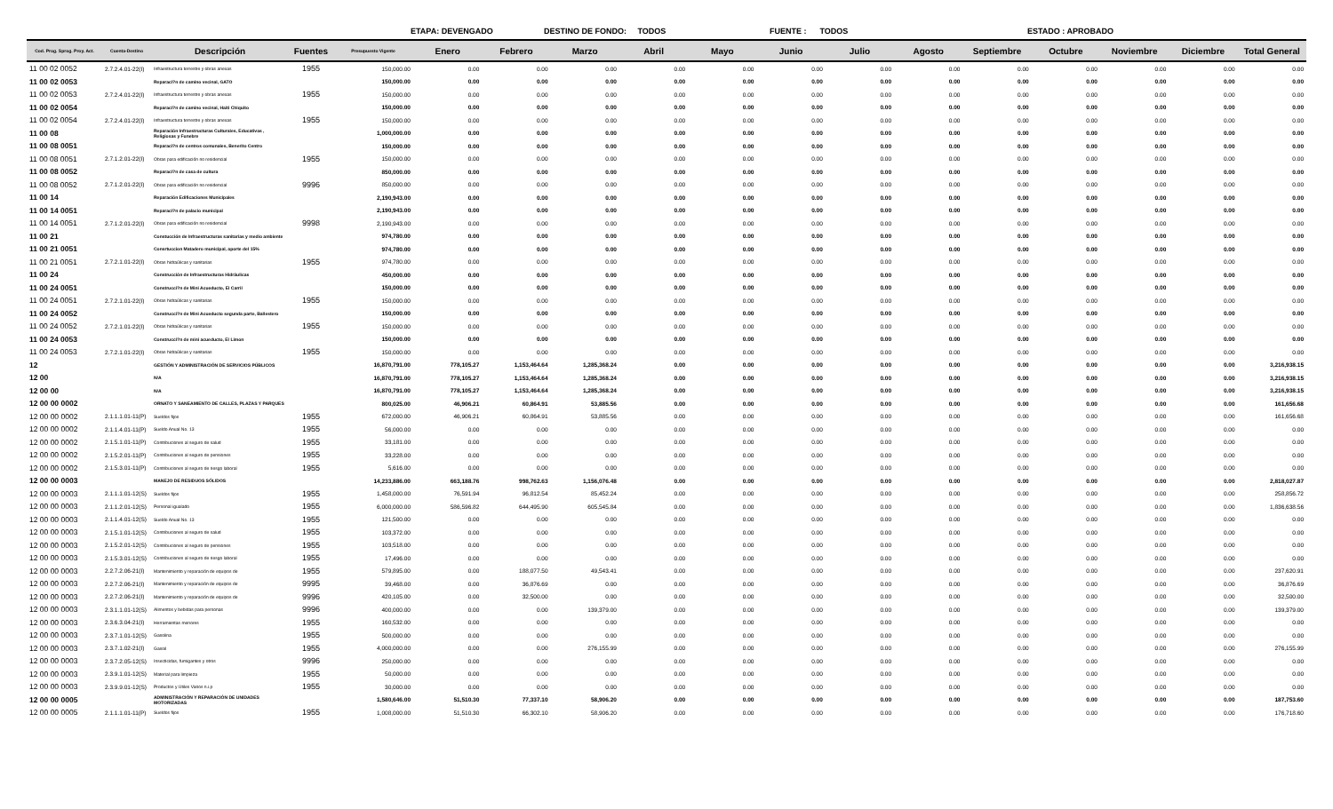ETAPA: DEVENGADO DESTINO DE FONDO: TODOS FUENTE : TODOS ESTADO : APROBADO
| Cod. Prog. Sprog. Proy. Act. | Cuenta-Destino | Descripción | Fuentes | Presupuesto Vigente | Enero | Febrero | Marzo | Abril | Mayo | Junio | Julio | Agosto | Septiembre | Octubre | Noviembre | Diciembre | Total General |
| --- | --- | --- | --- | --- | --- | --- | --- | --- | --- | --- | --- | --- | --- | --- | --- | --- | --- |
| 11 00 02 0052 | 2.7.2.4.01-22(I) | Infraestructura terrestre y obras anexas | 1955 | 150,000.00 | 0.00 | 0.00 | 0.00 | 0.00 | 0.00 | 0.00 | 0.00 | 0.00 | 0.00 | 0.00 | 0.00 | 0.00 | 0.00 |
| 11 00 02 0053 | | Reparaci?n de camino vecinal, GATO | | 150,000.00 | 0.00 | 0.00 | 0.00 | 0.00 | 0.00 | 0.00 | 0.00 | 0.00 | 0.00 | 0.00 | 0.00 | 0.00 | 0.00 |
| 11 00 02 0053 | 2.7.2.4.01-22(I) | Infraestructura terrestre y obras anexas | 1955 | 150,000.00 | 0.00 | 0.00 | 0.00 | 0.00 | 0.00 | 0.00 | 0.00 | 0.00 | 0.00 | 0.00 | 0.00 | 0.00 | 0.00 |
| 11 00 02 0054 | | Reparaci?n de camino vecinal, Haiti Chiquito | | 150,000.00 | 0.00 | 0.00 | 0.00 | 0.00 | 0.00 | 0.00 | 0.00 | 0.00 | 0.00 | 0.00 | 0.00 | 0.00 | 0.00 |
| 11 00 02 0054 | 2.7.2.4.01-22(I) | Infraestructura terrestre y obras anexas | 1955 | 150,000.00 | 0.00 | 0.00 | 0.00 | 0.00 | 0.00 | 0.00 | 0.00 | 0.00 | 0.00 | 0.00 | 0.00 | 0.00 | 0.00 |
| 11 00 08 | | Reparación Infraestructuras Culturales, Educativas , Religiosas y Funebre | | 1,000,000.00 | 0.00 | 0.00 | 0.00 | 0.00 | 0.00 | 0.00 | 0.00 | 0.00 | 0.00 | 0.00 | 0.00 | 0.00 | 0.00 |
| 11 00 08 0051 | | Reparaci?n de centros comunales, Benerito Centro | | 150,000.00 | 0.00 | 0.00 | 0.00 | 0.00 | 0.00 | 0.00 | 0.00 | 0.00 | 0.00 | 0.00 | 0.00 | 0.00 | 0.00 |
| 11 00 08 0051 | 2.7.1.2.01-22(I) | Obras para edificación no residencial | 1955 | 150,000.00 | 0.00 | 0.00 | 0.00 | 0.00 | 0.00 | 0.00 | 0.00 | 0.00 | 0.00 | 0.00 | 0.00 | 0.00 | 0.00 |
| 11 00 08 0052 | | Reparaci?n de casa de cultura | | 850,000.00 | 0.00 | 0.00 | 0.00 | 0.00 | 0.00 | 0.00 | 0.00 | 0.00 | 0.00 | 0.00 | 0.00 | 0.00 | 0.00 |
| 11 00 08 0052 | 2.7.1.2.01-22(I) | Obras para edificación no residencial | 9996 | 850,000.00 | 0.00 | 0.00 | 0.00 | 0.00 | 0.00 | 0.00 | 0.00 | 0.00 | 0.00 | 0.00 | 0.00 | 0.00 | 0.00 |
| 11 00 14 | | Reparación Edificaciones Municipales | | 2,190,943.00 | 0.00 | 0.00 | 0.00 | 0.00 | 0.00 | 0.00 | 0.00 | 0.00 | 0.00 | 0.00 | 0.00 | 0.00 | 0.00 |
| 11 00 14 0051 | | Reparaci?n de palacio municipal | | 2,190,943.00 | 0.00 | 0.00 | 0.00 | 0.00 | 0.00 | 0.00 | 0.00 | 0.00 | 0.00 | 0.00 | 0.00 | 0.00 | 0.00 |
| 11 00 14 0051 | 2.7.1.2.01-22(I) | Obras para edificación no residencial | 9998 | 2,190,943.00 | 0.00 | 0.00 | 0.00 | 0.00 | 0.00 | 0.00 | 0.00 | 0.00 | 0.00 | 0.00 | 0.00 | 0.00 | 0.00 |
| 11 00 21 | | Constucción de Infraestructuras sanitarias y medio ambiente | | 974,780.00 | 0.00 | 0.00 | 0.00 | 0.00 | 0.00 | 0.00 | 0.00 | 0.00 | 0.00 | 0.00 | 0.00 | 0.00 | 0.00 |
| 11 00 21 0051 | | Consrtuccion Matadero municipal, aporte del 15% | | 974,780.00 | 0.00 | 0.00 | 0.00 | 0.00 | 0.00 | 0.00 | 0.00 | 0.00 | 0.00 | 0.00 | 0.00 | 0.00 | 0.00 |
| 11 00 21 0051 | 2.7.2.1.01-22(I) | Obras hidraúlicas y sanitarias | 1955 | 974,780.00 | 0.00 | 0.00 | 0.00 | 0.00 | 0.00 | 0.00 | 0.00 | 0.00 | 0.00 | 0.00 | 0.00 | 0.00 | 0.00 |
| 11 00 24 | | Construcción de Infraestructuras Hidráulicas | | 450,000.00 | 0.00 | 0.00 | 0.00 | 0.00 | 0.00 | 0.00 | 0.00 | 0.00 | 0.00 | 0.00 | 0.00 | 0.00 | 0.00 |
| 11 00 24 0051 | | Construcci?n de Mini Acueducto, El Carril | | 150,000.00 | 0.00 | 0.00 | 0.00 | 0.00 | 0.00 | 0.00 | 0.00 | 0.00 | 0.00 | 0.00 | 0.00 | 0.00 | 0.00 |
| 11 00 24 0051 | 2.7.2.1.01-22(I) | Obras hidraúlicas y sanitarias | 1955 | 150,000.00 | 0.00 | 0.00 | 0.00 | 0.00 | 0.00 | 0.00 | 0.00 | 0.00 | 0.00 | 0.00 | 0.00 | 0.00 | 0.00 |
| 11 00 24 0052 | | Construcci?n de Mini Acueducto segunda parte, Ballestero | | 150,000.00 | 0.00 | 0.00 | 0.00 | 0.00 | 0.00 | 0.00 | 0.00 | 0.00 | 0.00 | 0.00 | 0.00 | 0.00 | 0.00 |
| 11 00 24 0052 | 2.7.2.1.01-22(I) | Obras hidraúlicas y sanitarias | 1955 | 150,000.00 | 0.00 | 0.00 | 0.00 | 0.00 | 0.00 | 0.00 | 0.00 | 0.00 | 0.00 | 0.00 | 0.00 | 0.00 | 0.00 |
| 11 00 24 0053 | | Construcci?n de mini acueducto, El Limon | | 150,000.00 | 0.00 | 0.00 | 0.00 | 0.00 | 0.00 | 0.00 | 0.00 | 0.00 | 0.00 | 0.00 | 0.00 | 0.00 | 0.00 |
| 11 00 24 0053 | 2.7.2.1.01-22(I) | Obras hidraúlicas y sanitarias | 1955 | 150,000.00 | 0.00 | 0.00 | 0.00 | 0.00 | 0.00 | 0.00 | 0.00 | 0.00 | 0.00 | 0.00 | 0.00 | 0.00 | 0.00 |
| 12 | | GESTIÓN Y ADMINISTRACIÓN DE SERVICIOS PÚBLICOS | | 16,870,791.00 | 778,105.27 | 1,153,464.64 | 1,285,368.24 | 0.00 | 0.00 | 0.00 | 0.00 | 0.00 | 0.00 | 0.00 | 0.00 | 0.00 | 3,216,938.15 |
| 12 00 | | N/A | | 16,870,791.00 | 778,105.27 | 1,153,464.64 | 1,285,368.24 | 0.00 | 0.00 | 0.00 | 0.00 | 0.00 | 0.00 | 0.00 | 0.00 | 0.00 | 3,216,938.15 |
| 12 00 00 | | N/A | | 16,870,791.00 | 778,105.27 | 1,153,464.64 | 1,285,368.24 | 0.00 | 0.00 | 0.00 | 0.00 | 0.00 | 0.00 | 0.00 | 0.00 | 0.00 | 3,216,938.15 |
| 12 00 00 0002 | | ORNATO Y SANEAMIENTO DE CALLES, PLAZAS Y PARQUES | | 800,025.00 | 46,906.21 | 60,864.91 | 53,885.56 | 0.00 | 0.00 | 0.00 | 0.00 | 0.00 | 0.00 | 0.00 | 0.00 | 0.00 | 161,656.68 |
| 12 00 00 0002 | 2.1.1.1.01-11(P) | Sueldos fijos | 1955 | 672,000.00 | 46,906.21 | 60,864.91 | 53,885.56 | 0.00 | 0.00 | 0.00 | 0.00 | 0.00 | 0.00 | 0.00 | 0.00 | 0.00 | 161,656.68 |
| 12 00 00 0002 | 2.1.1.4.01-11(P) | Sueldo Anual No. 13 | 1955 | 56,000.00 | 0.00 | 0.00 | 0.00 | 0.00 | 0.00 | 0.00 | 0.00 | 0.00 | 0.00 | 0.00 | 0.00 | 0.00 | 0.00 |
| 12 00 00 0002 | 2.1.5.1.01-11(P) | Contribuciones al seguro de salud | 1955 | 33,181.00 | 0.00 | 0.00 | 0.00 | 0.00 | 0.00 | 0.00 | 0.00 | 0.00 | 0.00 | 0.00 | 0.00 | 0.00 | 0.00 |
| 12 00 00 0002 | 2.1.5.2.01-11(P) | Contribuciones al seguro de pensiones | 1955 | 33,228.00 | 0.00 | 0.00 | 0.00 | 0.00 | 0.00 | 0.00 | 0.00 | 0.00 | 0.00 | 0.00 | 0.00 | 0.00 | 0.00 |
| 12 00 00 0002 | 2.1.5.3.01-11(P) | Contribuciones al seguro de riesgo laboral | 1955 | 5,616.00 | 0.00 | 0.00 | 0.00 | 0.00 | 0.00 | 0.00 | 0.00 | 0.00 | 0.00 | 0.00 | 0.00 | 0.00 | 0.00 |
| 12 00 00 0003 | | MANEJO DE RESIDUOS SÓLIDOS | | 14,233,886.00 | 663,188.76 | 998,762.63 | 1,156,076.48 | 0.00 | 0.00 | 0.00 | 0.00 | 0.00 | 0.00 | 0.00 | 0.00 | 0.00 | 2,818,027.87 |
| 12 00 00 0003 | 2.1.1.1.01-12(S) | Sueldos fijos | 1955 | 1,458,000.00 | 76,591.94 | 96,812.54 | 85,452.24 | 0.00 | 0.00 | 0.00 | 0.00 | 0.00 | 0.00 | 0.00 | 0.00 | 0.00 | 258,856.72 |
| 12 00 00 0003 | 2.1.1.2.01-12(S) | Personal igualado | 1955 | 6,000,000.00 | 586,596.82 | 644,495.90 | 605,545.84 | 0.00 | 0.00 | 0.00 | 0.00 | 0.00 | 0.00 | 0.00 | 0.00 | 0.00 | 1,836,638.56 |
| 12 00 00 0003 | 2.1.1.4.01-12(S) | Sueldo Anual No. 13 | 1955 | 121,500.00 | 0.00 | 0.00 | 0.00 | 0.00 | 0.00 | 0.00 | 0.00 | 0.00 | 0.00 | 0.00 | 0.00 | 0.00 | 0.00 |
| 12 00 00 0003 | 2.1.5.1.01-12(S) | Contribuciones al seguro de salud | 1955 | 103,372.00 | 0.00 | 0.00 | 0.00 | 0.00 | 0.00 | 0.00 | 0.00 | 0.00 | 0.00 | 0.00 | 0.00 | 0.00 | 0.00 |
| 12 00 00 0003 | 2.1.5.2.01-12(S) | Contribuciones al seguro de pensiones | 1955 | 103,518.00 | 0.00 | 0.00 | 0.00 | 0.00 | 0.00 | 0.00 | 0.00 | 0.00 | 0.00 | 0.00 | 0.00 | 0.00 | 0.00 |
| 12 00 00 0003 | 2.1.5.3.01-12(S) | Contribuciones al seguro de riesgo laboral | 1955 | 17,496.00 | 0.00 | 0.00 | 0.00 | 0.00 | 0.00 | 0.00 | 0.00 | 0.00 | 0.00 | 0.00 | 0.00 | 0.00 | 0.00 |
| 12 00 00 0003 | 2.2.7.2.06-21(I) | Mantenimiento y reparación de equipos de | 1955 | 579,895.00 | 0.00 | 188,077.50 | 49,543.41 | 0.00 | 0.00 | 0.00 | 0.00 | 0.00 | 0.00 | 0.00 | 0.00 | 0.00 | 237,620.91 |
| 12 00 00 0003 | 2.2.7.2.06-21(I) | Mantenimiento y reparación de equipos de | 9995 | 39,468.00 | 0.00 | 36,876.69 | 0.00 | 0.00 | 0.00 | 0.00 | 0.00 | 0.00 | 0.00 | 0.00 | 0.00 | 0.00 | 36,876.69 |
| 12 00 00 0003 | 2.2.7.2.06-21(I) | Mantenimiento y reparación de equipos de | 9996 | 420,105.00 | 0.00 | 32,500.00 | 0.00 | 0.00 | 0.00 | 0.00 | 0.00 | 0.00 | 0.00 | 0.00 | 0.00 | 0.00 | 32,500.00 |
| 12 00 00 0003 | 2.3.1.1.01-12(S) | Alimentos y bebidas para personas | 9996 | 400,000.00 | 0.00 | 0.00 | 139,379.00 | 0.00 | 0.00 | 0.00 | 0.00 | 0.00 | 0.00 | 0.00 | 0.00 | 0.00 | 139,379.00 |
| 12 00 00 0003 | 2.3.6.3.04-21(I) | Herramientas menores | 1955 | 160,532.00 | 0.00 | 0.00 | 0.00 | 0.00 | 0.00 | 0.00 | 0.00 | 0.00 | 0.00 | 0.00 | 0.00 | 0.00 | 0.00 |
| 12 00 00 0003 | 2.3.7.1.01-12(S) | Gasolina | 1955 | 500,000.00 | 0.00 | 0.00 | 0.00 | 0.00 | 0.00 | 0.00 | 0.00 | 0.00 | 0.00 | 0.00 | 0.00 | 0.00 | 0.00 |
| 12 00 00 0003 | 2.3.7.1.02-21(I) | Gasoil | 1955 | 4,000,000.00 | 0.00 | 0.00 | 276,155.99 | 0.00 | 0.00 | 0.00 | 0.00 | 0.00 | 0.00 | 0.00 | 0.00 | 0.00 | 276,155.99 |
| 12 00 00 0003 | 2.3.7.2.05-12(S) | Insecticidas, fumigantes y otros | 9996 | 250,000.00 | 0.00 | 0.00 | 0.00 | 0.00 | 0.00 | 0.00 | 0.00 | 0.00 | 0.00 | 0.00 | 0.00 | 0.00 | 0.00 |
| 12 00 00 0003 | 2.3.9.1.01-12(S) | Material para limpieza | 1955 | 50,000.00 | 0.00 | 0.00 | 0.00 | 0.00 | 0.00 | 0.00 | 0.00 | 0.00 | 0.00 | 0.00 | 0.00 | 0.00 | 0.00 |
| 12 00 00 0003 | 2.3.9.9.01-12(S) | Productos y Utiles Varios n.i.p | 1955 | 30,000.00 | 0.00 | 0.00 | 0.00 | 0.00 | 0.00 | 0.00 | 0.00 | 0.00 | 0.00 | 0.00 | 0.00 | 0.00 | 0.00 |
| 12 00 00 0005 | | ADMINISTRACIÓN Y REPARACIÓN DE UNIDADES MOTORIZADAS | | 1,580,646.00 | 51,510.30 | 77,337.10 | 58,906.20 | 0.00 | 0.00 | 0.00 | 0.00 | 0.00 | 0.00 | 0.00 | 0.00 | 0.00 | 187,753.60 |
| 12 00 00 0005 | 2.1.1.1.01-11(P) | Sueldos fijos | 1955 | 1,008,000.00 | 51,510.30 | 66,302.10 | 58,906.20 | 0.00 | 0.00 | 0.00 | 0.00 | 0.00 | 0.00 | 0.00 | 0.00 | 0.00 | 176,718.60 |